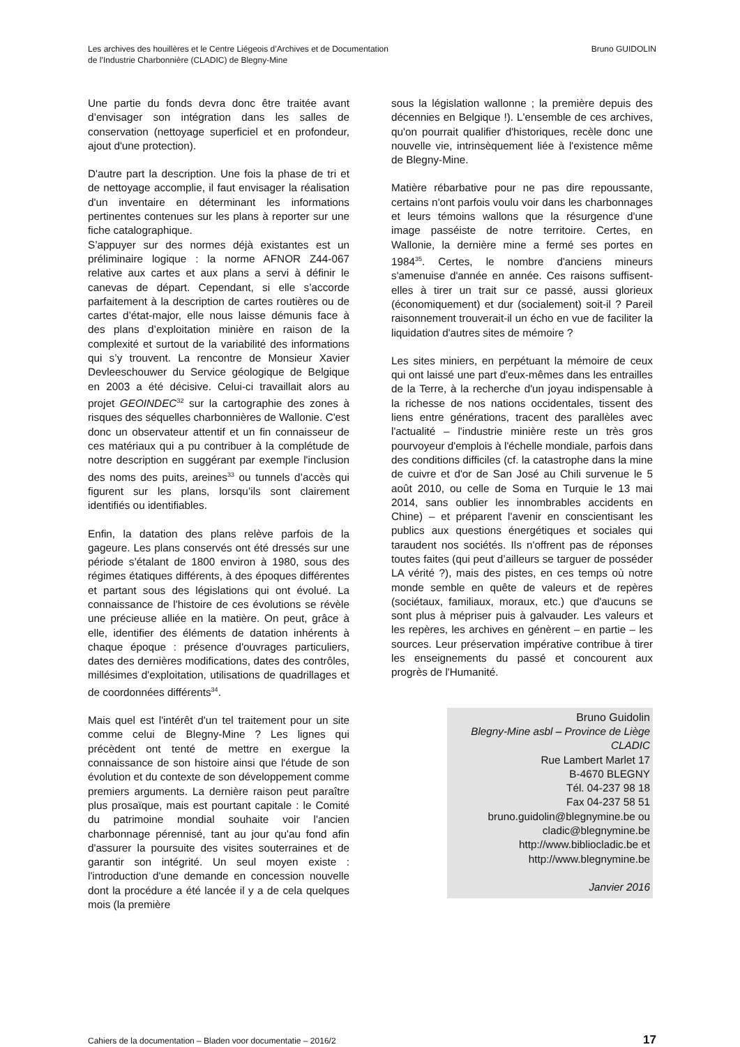Les archives des houillères et le Centre Liégeois d’Archives et de Documentation
de l’Industrie Charbonnière (CLADIC) de Blegny-Mine
Bruno GUIDOLIN
Une partie du fonds devra donc être traitée avant d’envisager son intégration dans les salles de conservation (nettoyage superficiel et en profondeur, ajout d'une protection).
D'autre part la description. Une fois la phase de tri et de nettoyage accomplie, il faut envisager la réalisation d'un inventaire en déterminant les informations pertinentes contenues sur les plans à reporter sur une fiche catalographique.
S’appuyer sur des normes déjà existantes est un préliminaire logique : la norme AFNOR Z44-067 relative aux cartes et aux plans a servi à définir le canevas de départ. Cependant, si elle s’accorde parfaitement à la description de cartes routières ou de cartes d’état-major, elle nous laisse démunis face à des plans d’exploitation minière en raison de la complexité et surtout de la variabilité des informations qui s’y trouvent. La rencontre de Monsieur Xavier Devleeschouwer du Service géologique de Belgique en 2003 a été décisive. Celui-ci travaillait alors au projet GEOINDEC<sup>32</sup> sur la cartographie des zones à risques des séquelles charbonnières de Wallonie. C'est donc un observateur attentif et un fin connaisseur de ces matériaux qui a pu contribuer à la complétude de notre description en suggérant par exemple l'inclusion des noms des puits, areines<sup>33</sup> ou tunnels d’accès qui figurent sur les plans, lorsqu’ils sont clairement identifiés ou identifiables.
Enfin, la datation des plans relève parfois de la gageure. Les plans conservés ont été dressés sur une période s’étalant de 1800 environ à 1980, sous des régimes étatiques différents, à des époques différentes et partant sous des législations qui ont évolué. La connaissance de l'histoire de ces évolutions se révèle une précieuse alliée en la matière. On peut, grâce à elle, identifier des éléments de datation inhérents à chaque époque : présence d'ouvrages particuliers, dates des dernières modifications, dates des contrôles, millésimes d'exploitation, utilisations de quadrillages et de coordonnées différents<sup>34</sup>.
Mais quel est l'intérêt d'un tel traitement pour un site comme celui de Blegny-Mine ? Les lignes qui précèdent ont tenté de mettre en exergue la connaissance de son histoire ainsi que l'étude de son évolution et du contexte de son développement comme premiers arguments. La dernière raison peut paraître plus prosaïque, mais est pourtant capitale : le Comité du patrimoine mondial souhaite voir l'ancien charbonnage pérennisé, tant au jour qu'au fond afin d'assurer la poursuite des visites souterraines et de garantir son intégrité. Un seul moyen existe : l'introduction d'une demande en concession nouvelle dont la procédure a été lancée il y a de cela quelques mois (la première
sous la législation wallonne ; la première depuis des décennies en Belgique !). L'ensemble de ces archives, qu'on pourrait qualifier d'historiques, recèle donc une nouvelle vie, intrinsèquement liée à l'existence même de Blegny-Mine.
Matière rébarbative pour ne pas dire repoussante, certains n'ont parfois voulu voir dans les charbonnages et leurs témoins wallons que la résurgence d'une image passéiste de notre territoire. Certes, en Wallonie, la dernière mine a fermé ses portes en 1984<sup>35</sup>. Certes, le nombre d'anciens mineurs s'amenuise d'année en année. Ces raisons suffisent-elles à tirer un trait sur ce passé, aussi glorieux (économiquement) et dur (socialement) soit-il ? Pareil raisonnement trouverait-il un écho en vue de faciliter la liquidation d'autres sites de mémoire ?
Les sites miniers, en perpétuant la mémoire de ceux qui ont laissé une part d'eux-mêmes dans les entrailles de la Terre, à la recherche d'un joyau indispensable à la richesse de nos nations occidentales, tissent des liens entre générations, tracent des parallèles avec l'actualité – l'industrie minière reste un très gros pourvoyeur d'emplois à l'échelle mondiale, parfois dans des conditions difficiles (cf. la catastrophe dans la mine de cuivre et d'or de San José au Chili survenue le 5 août 2010, ou celle de Soma en Turquie le 13 mai 2014, sans oublier les innombrables accidents en Chine) – et préparent l'avenir en conscientisant les publics aux questions énergétiques et sociales qui taraudent nos sociétés. Ils n'offrent pas de réponses toutes faites (qui peut d’ailleurs se targuer de posséder LA vérité ?), mais des pistes, en ces temps où notre monde semble en quête de valeurs et de repères (sociétaux, familiaux, moraux, etc.) que d'aucuns se sont plus à mépriser puis à galvauder. Les valeurs et les repères, les archives en génèrent – en partie – les sources. Leur préservation impérative contribue à tirer les enseignements du passé et concourent aux progrès de l'Humanité.
Bruno Guidolin
Blegny-Mine asbl – Province de Liège
CLADIC
Rue Lambert Marlet 17
B-4670 BLEGNY
Tél. 04-237 98 18
Fax 04-237 58 51
bruno.guidolin@blegnymine.be ou
cladic@blegnymine.be
http://www.bibliocladic.be et
http://www.blegnymine.be
Janvier 2016
Cahiers de la documentation – Bladen voor documentatie – 2016/2 17